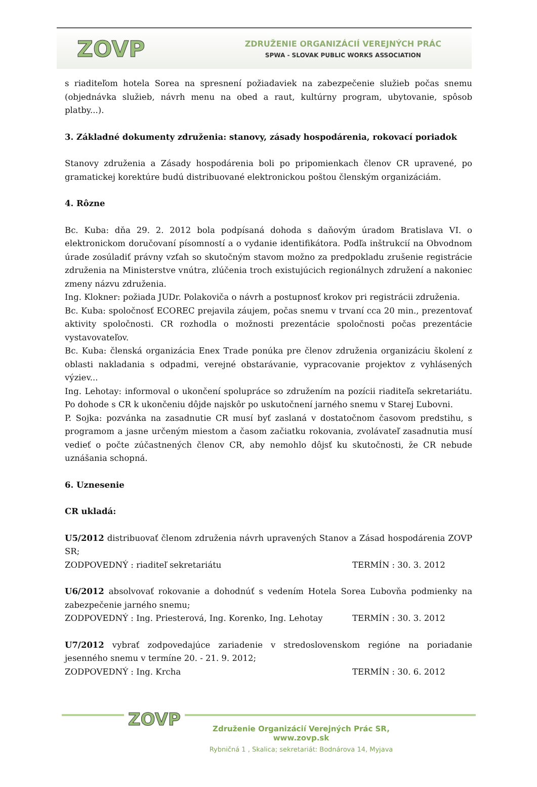ZOVP
ZDRUŽENIE ORGANIZÁCIÍ VEREJNÝCH PRÁC
SPWA - SLOVAK PUBLIC WORKS ASSOCIATION
s riaditeľom hotela Sorea na spresnení požiadaviek na zabezpečenie služieb počas snemu (objednávka služieb, návrh menu na obed a raut, kultúrny program, ubytovanie, spôsob platby...).
3. Základné dokumenty združenia: stanovy, zásady hospodárenia, rokovací poriadok
Stanovy združenia a Zásady hospodárenia boli po pripomienkach členov CR upravené, po gramatickej korektúre budú distribuované elektronickou poštou členským organizáciám.
4. Rôzne
Bc. Kuba: dňa 29. 2. 2012 bola podpísaná dohoda s daňovým úradom Bratislava VI. o elektronickom doručovaní písomností a o vydanie identifikátora. Podľa inštrukcií na Obvodnom úrade zosúladiť právny vzťah so skutočným stavom možno za predpokladu zrušenie registrácie združenia na Ministerstve vnútra, zlúčenia troch existujúcich regionálnych združení a nakoniec zmeny názvu združenia.
Ing. Klokner: požiada JUDr. Polakoviča o návrh a postupnosť krokov pri registrácii združenia.
Bc. Kuba: spoločnosť ECOREC prejavila záujem, počas snemu v trvaní cca 20 min., prezentovať aktivity spoločnosti. CR rozhodla o možnosti prezentácie spoločnosti počas prezentácie vystavovateľov.
Bc. Kuba: členská organizácia Enex Trade ponúka pre členov združenia organizáciu školení z oblasti nakladania s odpadmi, verejné obstarávanie, vypracovanie projektov z vyhlásených výziev...
Ing. Lehotay: informoval o ukončení spolupráce so združením na pozícii riaditeľa sekretariátu. Po dohode s CR k ukončeniu dôjde najskôr po uskutočnení jarného snemu v Starej Ľubovni.
P. Sojka: pozvánka na zasadnutie CR musí byť zaslaná v dostatočnom časovom predstihu, s programom a jasne určeným miestom a časom začiatku rokovania, zvolávateľ zasadnutia musí vedieť o počte zúčastnených členov CR, aby nemohlo dôjsť ku skutočnosti, že CR nebude uznášania schopná.
6. Uznesenie
CR ukladá:
U5/2012 distribuovať členom združenia návrh upravených Stanov a Zásad hospodárenia ZOVP SR;
ZODPOVEDNÝ : riaditeľ sekretariátu TERMÍN : 30. 3. 2012
U6/2012 absolvovať rokovanie a dohodnúť s vedením Hotela Sorea Ľubovňa podmienky na zabezpečenie jarného snemu;
ZODPOVEDNÝ : Ing. Priesterová, Ing. Korenko, Ing. Lehotay TERMÍN : 30. 3. 2012
U7/2012 vybrať zodpovedajúce zariadenie v stredoslovenskom regióne na poriadanie jesenného snemu v termíne 20. - 21. 9. 2012;
ZODPOVEDNÝ : Ing. Krcha TERMÍN : 30. 6. 2012
ZOVP
Združenie Organizácií Verejných Prác SR, www.zovp.sk
Rybničná 1 , Skalica; sekretariát: Bodnárova 14, Myjava